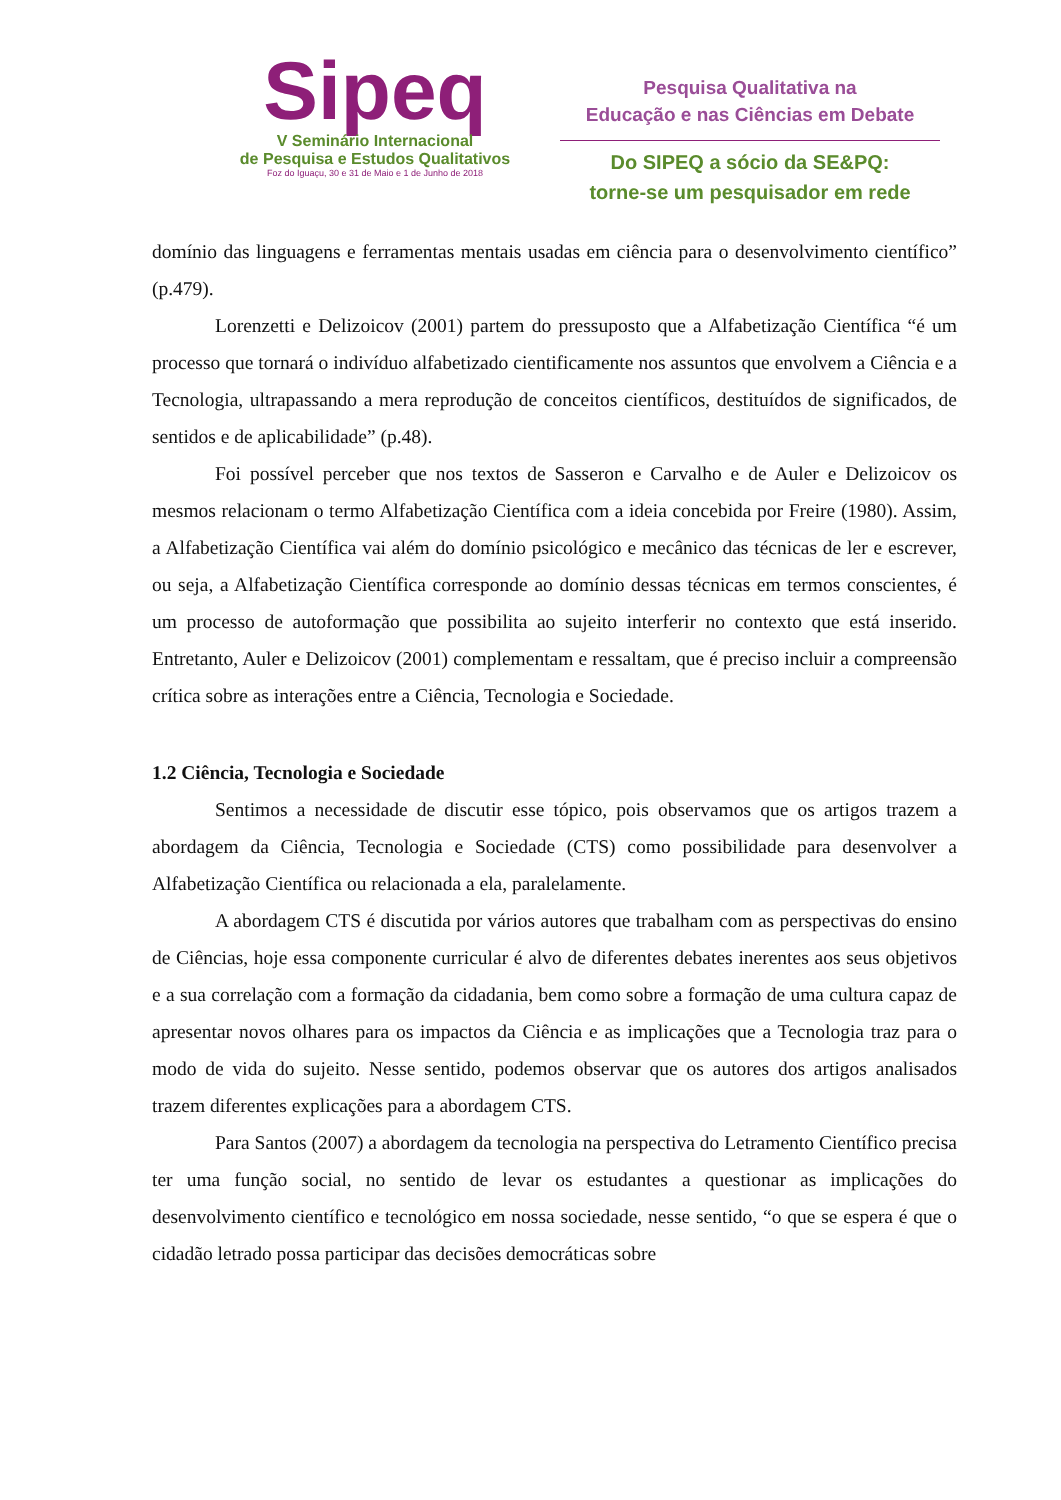Sipeq
V Seminário Internacional
de Pesquisa e Estudos Qualitativos
Foz do Iguaçu, 30 e 31 de Maio e 1 de Junho de 2018
Pesquisa Qualitativa na
Educação e nas Ciências em Debate
Do SIPEQ a sócio da SE&PQ:
torne-se um pesquisador em rede
domínio das linguagens e ferramentas mentais usadas em ciência para o desenvolvimento científico” (p.479).
Lorenzetti e Delizoicov (2001) partem do pressuposto que a Alfabetização Científica “é um processo que tornará o indivíduo alfabetizado cientificamente nos assuntos que envolvem a Ciência e a Tecnologia, ultrapassando a mera reprodução de conceitos científicos, destituídos de significados, de sentidos e de aplicabilidade” (p.48).
Foi possível perceber que nos textos de Sasseron e Carvalho e de Auler e Delizoicov os mesmos relacionam o termo Alfabetização Científica com a ideia concebida por Freire (1980). Assim, a Alfabetização Científica vai além do domínio psicológico e mecânico das técnicas de ler e escrever, ou seja, a Alfabetização Científica corresponde ao domínio dessas técnicas em termos conscientes, é um processo de autoformação que possibilita ao sujeito interferir no contexto que está inserido. Entretanto, Auler e Delizoicov (2001) complementam e ressaltam, que é preciso incluir a compreensão crítica sobre as interações entre a Ciência, Tecnologia e Sociedade.
1.2 Ciência, Tecnologia e Sociedade
Sentimos a necessidade de discutir esse tópico, pois observamos que os artigos trazem a abordagem da Ciência, Tecnologia e Sociedade (CTS) como possibilidade para desenvolver a Alfabetização Científica ou relacionada a ela, paralelamente.
A abordagem CTS é discutida por vários autores que trabalham com as perspectivas do ensino de Ciências, hoje essa componente curricular é alvo de diferentes debates inerentes aos seus objetivos e a sua correlação com a formação da cidadania, bem como sobre a formação de uma cultura capaz de apresentar novos olhares para os impactos da Ciência e as implicações que a Tecnologia traz para o modo de vida do sujeito. Nesse sentido, podemos observar que os autores dos artigos analisados trazem diferentes explicações para a abordagem CTS.
Para Santos (2007) a abordagem da tecnologia na perspectiva do Letramento Científico precisa ter uma função social, no sentido de levar os estudantes a questionar as implicações do desenvolvimento científico e tecnológico em nossa sociedade, nesse sentido, “o que se espera é que o cidadão letrado possa participar das decisões democráticas sobre